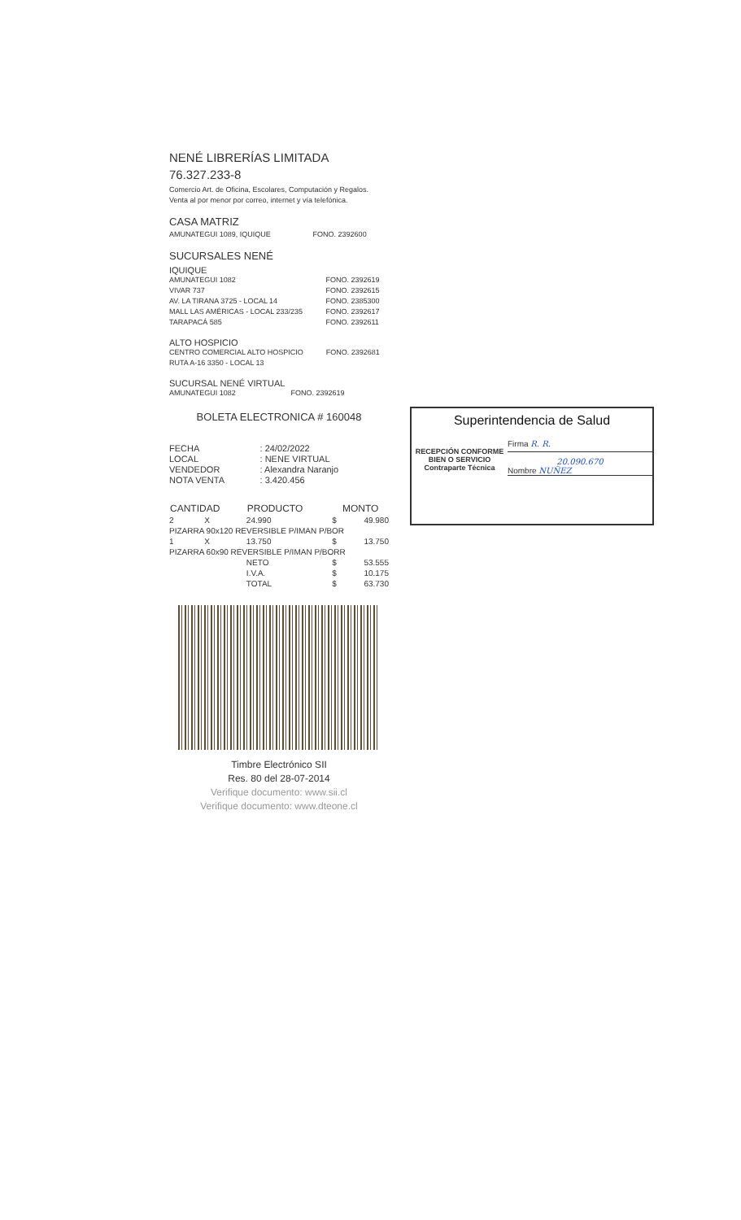NENÉ LIBRERÍAS LIMITADA
76.327.233-8
Comercio Art. de Oficina, Escolares, Computación y Regalos.
Venta al por menor por correo, internet y vía telefónica.
CASA MATRIZ
| AMUNATEGUI 1089, IQUIQUE | FONO. 2392600 |
SUCURSALES NENÉ
IQUIQUE
| AMUNATEGUI 1082 | FONO. 2392619 |
| VIVAR 737 | FONO. 2392615 |
| AV. LA TIRANA 3725 - LOCAL 14 | FONO. 2385300 |
| MALL LAS AMÉRICAS - LOCAL 233/235 | FONO. 2392617 |
| TARAPACÁ 585 | FONO. 2392611 |
ALTO HOSPICIO
| CENTRO COMERCIAL ALTO HOSPICIO RUTA A-16 3350 - LOCAL 13 | FONO. 2392681 |
SUCURSAL NENÉ VIRTUAL
| AMUNATEGUI 1082 | FONO. 2392619 |
BOLETA ELECTRONICA # 160048
| FECHA | : 24/02/2022 |
| LOCAL | : NENE VIRTUAL |
| VENDEDOR | : Alexandra Naranjo |
| NOTA VENTA | : 3.420.456 |
| CANTIDAD | | PRODUCTO | MONTO | |
| --- | --- | --- | --- | --- |
| 2 | X | 24.990 | $ | 49.980 |
| PIZARRA 90x120 REVERSIBLE P/IMAN P/BOR | | | | |
| 1 | X | 13.750 | $ | 13.750 |
| PIZARRA 60x90 REVERSIBLE P/IMAN P/BORR | | | | |
| | | NETO | $ | 53.555 |
| | | I.V.A. | $ | 10.175 |
| | | TOTAL | $ | 63.730 |
Timbre Electrónico SII
Res. 80 del 28-07-2014
Verifique documento: www.sii.cl
Verifique documento: www.dteone.cl
Superintendencia de Salud
RECEPCIÓN CONFORME
BIEN O SERVICIO
Contraparte Técnica
Firma R. R.
20.090.670
Nombre NUÑEZ